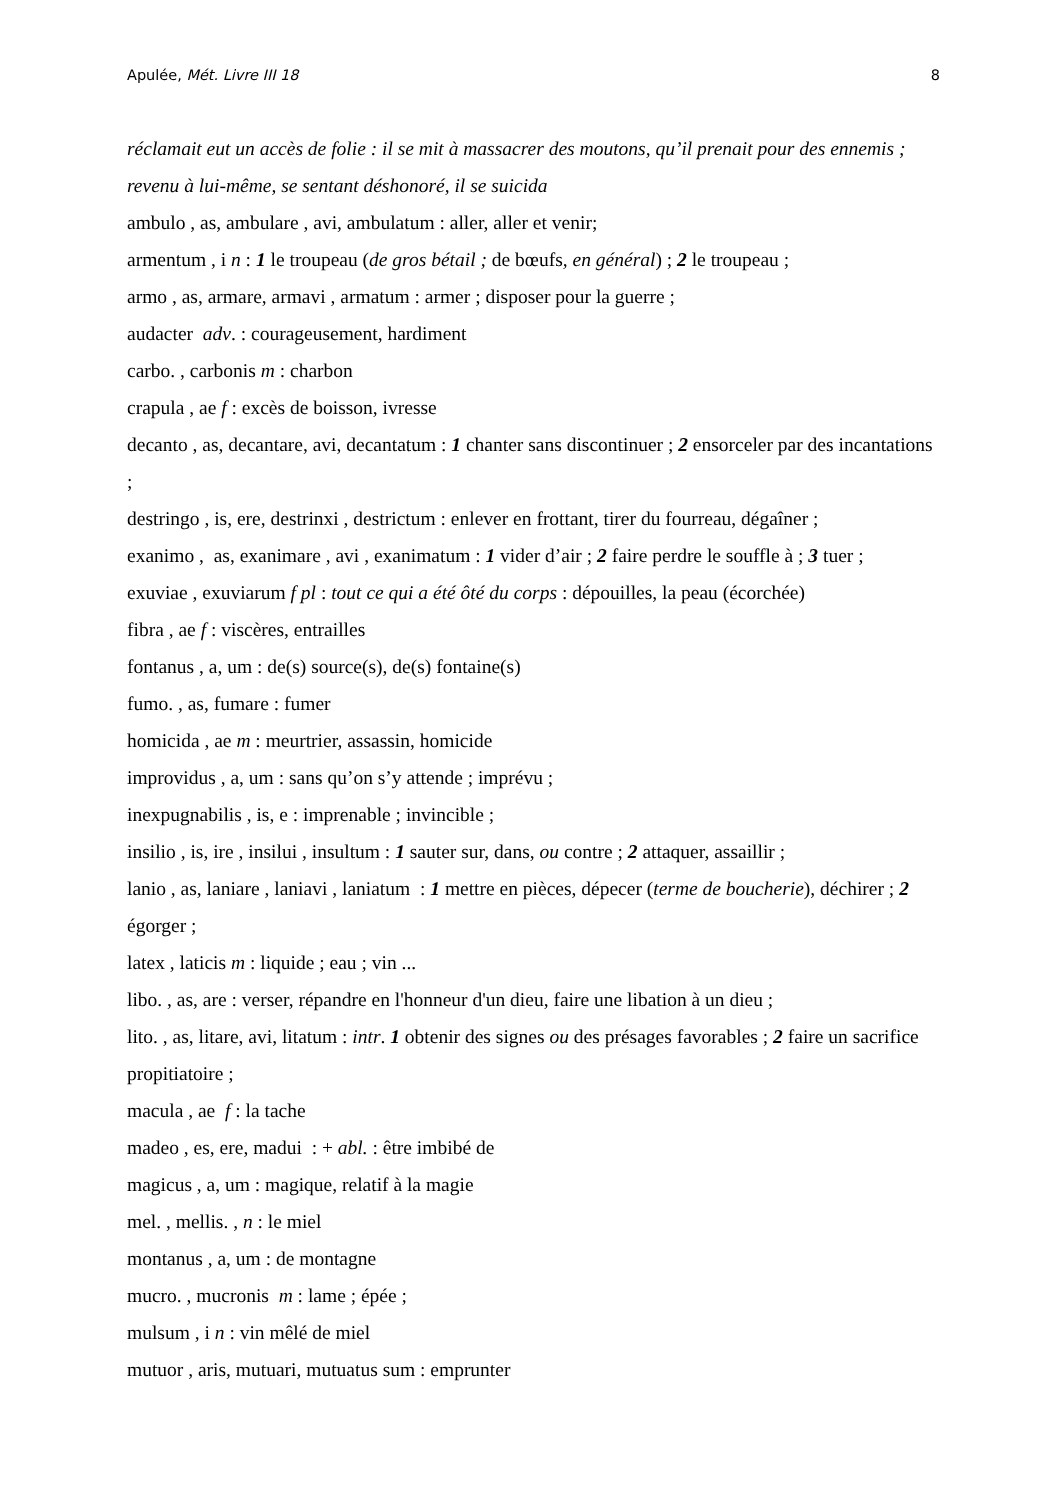Apulée, Mét. Livre III 18 8
réclamait eut un accès de folie : il se mit à massacrer des moutons, qu’il prenait pour des ennemis ; revenu à lui-même, se sentant déshonoré, il se suicida
ambulo , as, ambulare , avi, ambulatum : aller, aller et venir;
armentum , i n : 1 le troupeau (de gros bétail ; de bœufs, en général) ; 2 le troupeau ;
armo , as, armare, armavi , armatum : armer ; disposer pour la guerre ;
audacter adv. : courageusement, hardiment
carbo. , carbonis m : charbon
crapula , ae f : excès de boisson, ivresse
decanto , as, decantare, avi, decantatum : 1 chanter sans discontinuer ; 2 ensorceler par des incantations ;
destringo , is, ere, destrinxi , destrictum : enlever en frottant, tirer du fourreau, dégaîner ;
exanimo , as, exanimare , avi , exanimatum : 1 vider d’air ; 2 faire perdre le souffle à ; 3 tuer ;
exuviae , exuviarum f pl : tout ce qui a été ôté du corps : dépouilles, la peau (écorchée)
fibra , ae f : viscères, entrailles
fontanus , a, um : de(s) source(s), de(s) fontaine(s)
fumo. , as, fumare : fumer
homicida , ae m : meurtrier, assassin, homicide
improvidus , a, um : sans qu’on s’y attende ; imprévu ;
inexpugnabilis , is, e : imprenable ; invincible ;
insilio , is, ire , insilui , insultum : 1 sauter sur, dans, ou contre ; 2 attaquer, assaillir ;
lanio , as, laniare , laniavi , laniatum : 1 mettre en pièces, dépecer (terme de boucherie), déchirer ; 2 égorger ;
latex , laticis m : liquide ; eau ; vin ...
libo. , as, are : verser, répandre en l'honneur d'un dieu, faire une libation à un dieu ;
lito. , as, litare, avi, litatum : intr. 1 obtenir des signes ou des présages favorables ; 2 faire un sacrifice propitiatoire ;
macula , ae f : la tache
madeo , es, ere, madui : + abl. : être imbibé de
magicus , a, um : magique, relatif à la magie
mel. , mellis. , n : le miel
montanus , a, um : de montagne
mucro. , mucronis m : lame ; épée ;
mulsum , i n : vin mêlé de miel
mutuor , aris, mutuari, mutuatus sum : emprunter